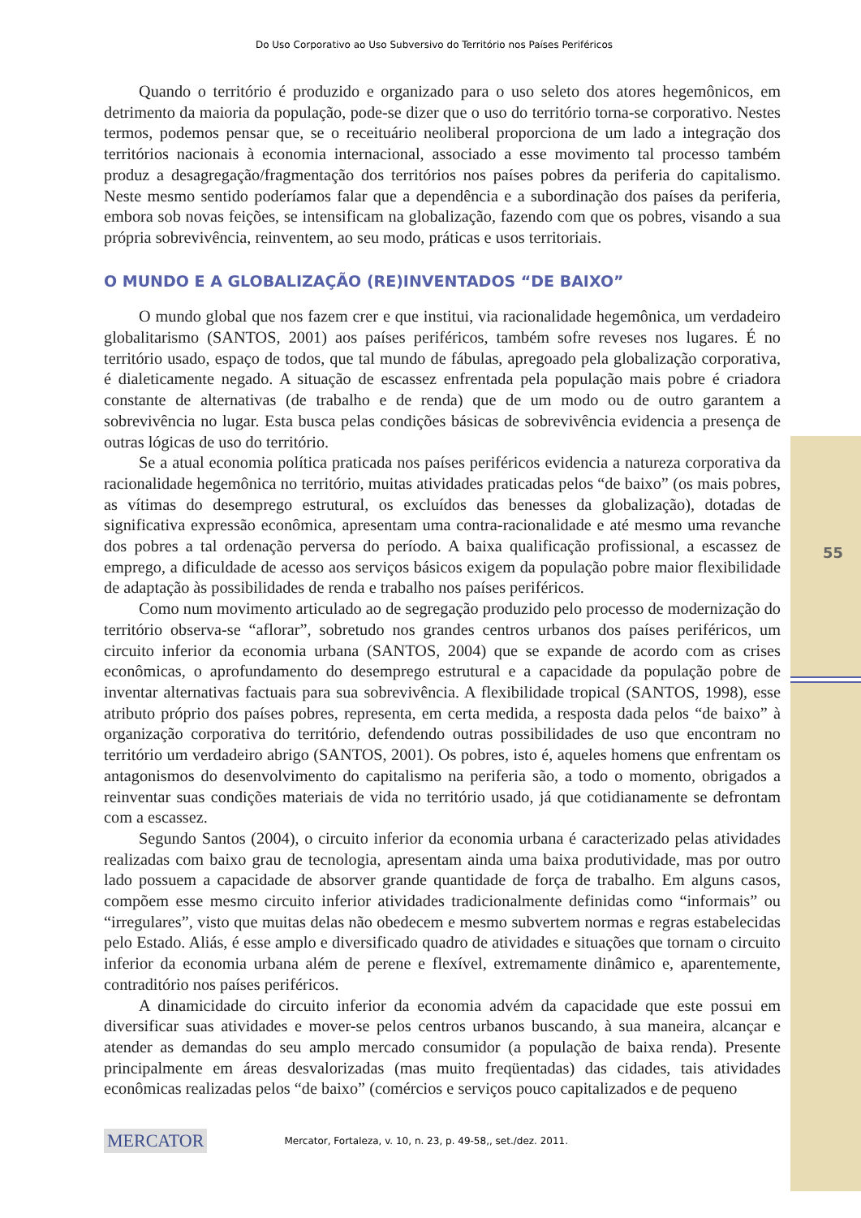55
Do Uso Corporativo ao Uso Subversivo do Território nos Países Periféricos
Quando o território é produzido e organizado para o uso seleto dos atores hegemônicos, em detrimento da maioria da população, pode-se dizer que o uso do território torna-se corporativo. Nestes termos, podemos pensar que, se o receituário neoliberal proporciona de um lado a integração dos territórios nacionais à economia internacional, associado a esse movimento tal processo também produz a desagregação/fragmentação dos territórios nos países pobres da periferia do capitalismo. Neste mesmo sentido poderíamos falar que a dependência e a subordinação dos países da periferia, embora sob novas feições, se intensificam na globalização, fazendo com que os pobres, visando a sua própria sobrevivência, reinventem, ao seu modo, práticas e usos territoriais.
O MUNDO E A GLOBALIZAÇÃO (RE)INVENTADOS “DE BAIXO”
O mundo global que nos fazem crer e que institui, via racionalidade hegemônica, um verdadeiro globalitarismo (SANTOS, 2001) aos países periféricos, também sofre reveses nos lugares. É no território usado, espaço de todos, que tal mundo de fábulas, apregoado pela globalização corporativa, é dialeticamente negado. A situação de escassez enfrentada pela população mais pobre é criadora constante de alternativas (de trabalho e de renda) que de um modo ou de outro garantem a sobrevivência no lugar. Esta busca pelas condições básicas de sobrevivência evidencia a presença de outras lógicas de uso do território.
Se a atual economia política praticada nos países periféricos evidencia a natureza corporativa da racionalidade hegemônica no território, muitas atividades praticadas pelos “de baixo” (os mais pobres, as vítimas do desemprego estrutural, os excluídos das benesses da globalização), dotadas de significativa expressão econômica, apresentam uma contra-racionalidade e até mesmo uma revanche dos pobres a tal ordenação perversa do período. A baixa qualificação profissional, a escassez de emprego, a dificuldade de acesso aos serviços básicos exigem da população pobre maior flexibilidade de adaptação às possibilidades de renda e trabalho nos países periféricos.
Como num movimento articulado ao de segregação produzido pelo processo de modernização do território observa-se “aflorar”, sobretudo nos grandes centros urbanos dos países periféricos, um circuito inferior da economia urbana (SANTOS, 2004) que se expande de acordo com as crises econômicas, o aprofundamento do desemprego estrutural e a capacidade da população pobre de inventar alternativas factuais para sua sobrevivência. A flexibilidade tropical (SANTOS, 1998), esse atributo próprio dos países pobres, representa, em certa medida, a resposta dada pelos “de baixo” à organização corporativa do território, defendendo outras possibilidades de uso que encontram no território um verdadeiro abrigo (SANTOS, 2001). Os pobres, isto é, aqueles homens que enfrentam os antagonismos do desenvolvimento do capitalismo na periferia são, a todo o momento, obrigados a reinventar suas condições materiais de vida no território usado, já que cotidianamente se defrontam com a escassez.
Segundo Santos (2004), o circuito inferior da economia urbana é caracterizado pelas atividades realizadas com baixo grau de tecnologia, apresentam ainda uma baixa produtividade, mas por outro lado possuem a capacidade de absorver grande quantidade de força de trabalho. Em alguns casos, compõem esse mesmo circuito inferior atividades tradicionalmente definidas como “informais” ou “irregulares”, visto que muitas delas não obedecem e mesmo subvertem normas e regras estabelecidas pelo Estado. Aliás, é esse amplo e diversificado quadro de atividades e situações que tornam o circuito inferior da economia urbana além de perene e flexível, extremamente dinâmico e, aparentemente, contraditório nos países periféricos.
A dinamicidade do circuito inferior da economia advém da capacidade que este possui em diversificar suas atividades e mover-se pelos centros urbanos buscando, à sua maneira, alcançar e atender as demandas do seu amplo mercado consumidor (a população de baixa renda). Presente principalmente em áreas desvalorizadas (mas muito freqüentadas) das cidades, tais atividades econômicas realizadas pelos “de baixo” (comércios e serviços pouco capitalizados e de pequeno
MERCATOR Mercator, Fortaleza, v. 10, n. 23, p. 49-58,, set./dez. 2011.